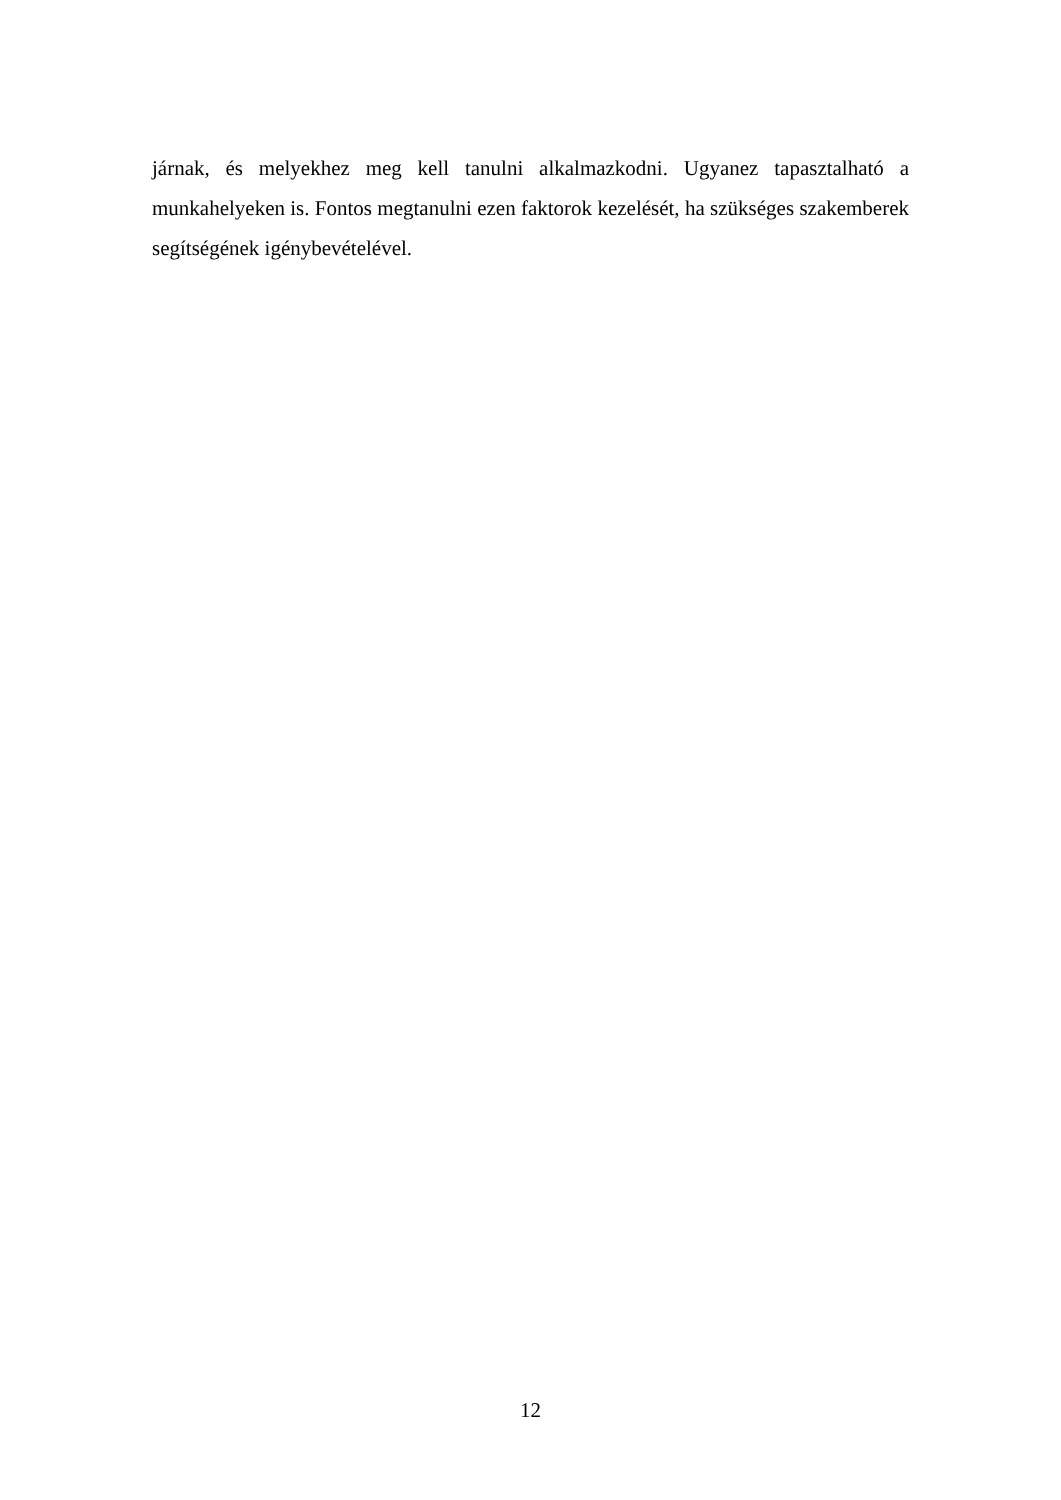járnak, és melyekhez meg kell tanulni alkalmazkodni. Ugyanez tapasztalható a munkahelyeken is. Fontos megtanulni ezen faktorok kezelését, ha szükséges szakemberek segítségének igénybevételével.
12